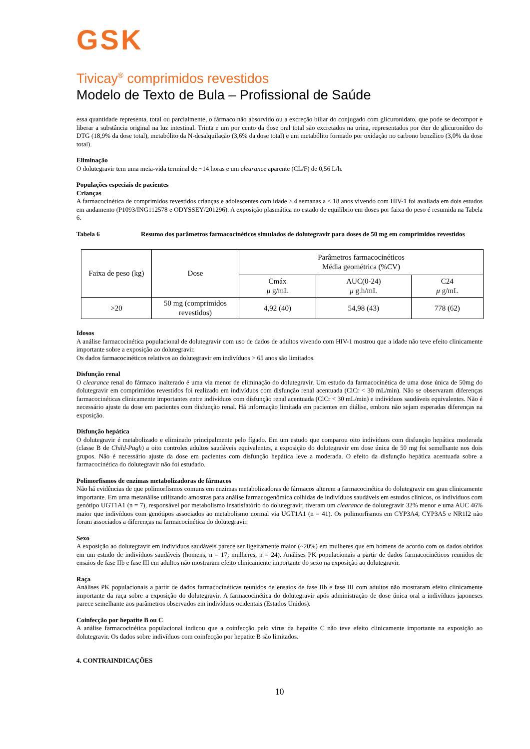GSK
Tivicay<sup>®</sup> comprimidos revestidos
Modelo de Texto de Bula – Profissional de Saúde
essa quantidade representa, total ou parcialmente, o fármaco não absorvido ou a excreção biliar do conjugado com glicuronidato, que pode se decompor e liberar a substância original na luz intestinal. Trinta e um por cento da dose oral total são excretados na urina, representados por éter de glicuronídeo do DTG (18,9% da dose total), metabólito da N-desalquilação (3,6% da dose total) e um metabólito formado por oxidação no carbono benzílico (3,0% da dose total).
Eliminação
O dolutegravir tem uma meia-vida terminal de ~14 horas e um clearance aparente (CL/F) de 0,56 L/h.
Populações especiais de pacientes
Crianças
A farmacocinética de comprimidos revestidos crianças e adolescentes com idade ≥ 4 semanas a < 18 anos vivendo com HIV-1 foi avaliada em dois estudos em andamento (P1093/ING112578 e ODYSSEY/201296). A exposição plasmática no estado de equilíbrio em doses por faixa do peso é resumida na Tabela 6.
Tabela 6 Resumo dos parâmetros farmacocinéticos simulados de dolutegravir para doses de 50 mg em comprimidos revestidos
| Faixa de peso (kg) | Dose | Parâmetros farmacocinéticos Média geométrica (%CV) | | |
| --- | --- | --- | --- | --- |
| | | Cmáx μ g/mL | AUC(0-24) μ g.h/mL | C24 μ g/mL |
| >20 | 50 mg (comprimidos revestidos) | 4,92 (40) | 54,98 (43) | 778 (62) |
Idosos
A análise farmacocinética populacional de dolutegravir com uso de dados de adultos vivendo com HIV-1 mostrou que a idade não teve efeito clinicamente importante sobre a exposição ao dolutegravir.
Os dados farmacocinéticos relativos ao dolutegravir em indivíduos > 65 anos são limitados.
Disfunção renal
O clearance renal do fármaco inalterado é uma via menor de eliminação do dolutegravir. Um estudo da farmacocinética de uma dose única de 50mg do dolutegravir em comprimidos revestidos foi realizado em indivíduos com disfunção renal acentuada (ClCr < 30 mL/min). Não se observaram diferenças farmacocinéticas clinicamente importantes entre indivíduos com disfunção renal acentuada (ClCr < 30 mL/min) e indivíduos saudáveis equivalentes. Não é necessário ajuste da dose em pacientes com disfunção renal. Há informação limitada em pacientes em diálise, embora não sejam esperadas diferenças na exposição.
Disfunção hepática
O dolutegravir é metabolizado e eliminado principalmente pelo fígado. Em um estudo que comparou oito indivíduos com disfunção hepática moderada (classe B de Child-Pugh) a oito controles adultos saudáveis equivalentes, a exposição do dolutegravir em dose única de 50 mg foi semelhante nos dois grupos. Não é necessário ajuste da dose em pacientes com disfunção hepática leve a moderada. O efeito da disfunção hepática acentuada sobre a farmacocinética do dolutegravir não foi estudado.
Polimorfismos de enzimas metabolizadoras de fármacos
Não há evidências de que polimorfismos comuns em enzimas metabolizadoras de fármacos alterem a farmacocinética do dolutegravir em grau clinicamente importante. Em uma metanálise utilizando amostras para análise farmacogenômica colhidas de indivíduos saudáveis em estudos clínicos, os indivíduos com genótipo UGT1A1 (n = 7), responsável por metabolismo insatisfatório do dolutegravir, tiveram um clearance de dolutegravir 32% menor e uma AUC 46% maior que indivíduos com genótipos associados ao metabolismo normal via UGT1A1 (n = 41). Os polimorfismos em CYP3A4, CYP3A5 e NR1I2 não foram associados a diferenças na farmacocinética do dolutegravir.
Sexo
A exposição ao dolutegravir em indivíduos saudáveis parece ser ligeiramente maior (~20%) em mulheres que em homens de acordo com os dados obtidos em um estudo de indivíduos saudáveis (homens, n = 17; mulheres, n = 24). Análises PK populacionais a partir de dados farmacocinéticos reunidos de ensaios de fase IIb e fase III em adultos não mostraram efeito clinicamente importante do sexo na exposição ao dolutegravir.
Raça
Análises PK populacionais a partir de dados farmacocinéticas reunidos de ensaios de fase IIb e fase III com adultos não mostraram efeito clinicamente importante da raça sobre a exposição do dolutegravir. A farmacocinética do dolutegravir após administração de dose única oral a indivíduos japoneses parece semelhante aos parâmetros observados em indivíduos ocidentais (Estados Unidos).
Coinfecção por hepatite B ou C
A análise farmacocinética populacional indicou que a coinfecção pelo vírus da hepatite C não teve efeito clinicamente importante na exposição ao dolutegravir. Os dados sobre indivíduos com coinfecção por hepatite B são limitados.
4. CONTRAINDICAÇÕES
10